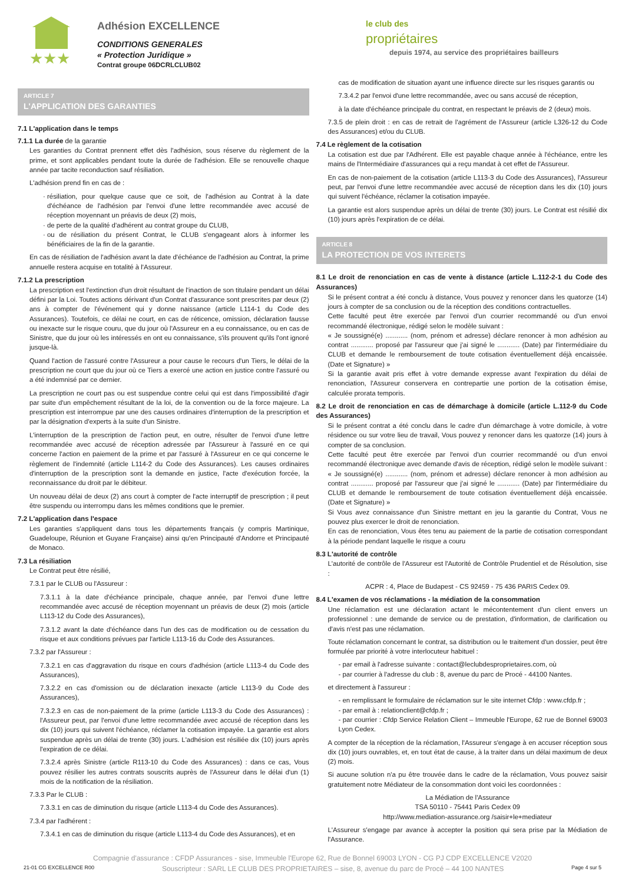★★★
Adhésion EXCELLENCE
CONDITIONS GENERALES
« Protection Juridique »
Contrat groupe 06DCRLCLUB02
le club des
propriétaires
depuis 1974, au service des propriétaires bailleurs
ARTICLE 7
L'APPLICATION DES GARANTIES
7.1 L'application dans le temps
7.1.1 La durée de la garantie
Les garanties du Contrat prennent effet dès l'adhésion, sous réserve du règlement de la prime, et sont applicables pendant toute la durée de l'adhésion. Elle se renouvelle chaque année par tacite reconduction sauf résiliation.
L'adhésion prend fin en cas de :
résiliation, pour quelque cause que ce soit, de l'adhésion au Contrat à la date d'échéance de l'adhésion par l'envoi d'une lettre recommandée avec accusé de réception moyennant un préavis de deux (2) mois,
de perte de la qualité d'adhérent au contrat groupe du CLUB,
ou de résiliation du présent Contrat, le CLUB s'engageant alors à informer les bénéficiaires de la fin de la garantie.
En cas de résiliation de l'adhésion avant la date d'échéance de l'adhésion au Contrat, la prime annuelle restera acquise en totalité à l'Assureur.
7.1.2 La prescription
La prescription est l'extinction d'un droit résultant de l'inaction de son titulaire pendant un délai défini par la Loi. Toutes actions dérivant d'un Contrat d'assurance sont prescrites par deux (2) ans à compter de l'événement qui y donne naissance (article L114-1 du Code des Assurances). Toutefois, ce délai ne court, en cas de réticence, omission, déclaration fausse ou inexacte sur le risque couru, que du jour où l'Assureur en a eu connaissance, ou en cas de Sinistre, que du jour où les intéressés en ont eu connaissance, s'ils prouvent qu'ils l'ont ignoré jusque-là.
Quand l'action de l'assuré contre l'Assureur a pour cause le recours d'un Tiers, le délai de la prescription ne court que du jour où ce Tiers a exercé une action en justice contre l'assuré ou a été indemnisé par ce dernier.
La prescription ne court pas ou est suspendue contre celui qui est dans l'impossibilité d'agir par suite d'un empêchement résultant de la loi, de la convention ou de la force majeure. La prescription est interrompue par une des causes ordinaires d'interruption de la prescription et par la désignation d'experts à la suite d'un Sinistre.
L'interruption de la prescription de l'action peut, en outre, résulter de l'envoi d'une lettre recommandée avec accusé de réception adressée par l'Assureur à l'assuré en ce qui concerne l'action en paiement de la prime et par l'assuré à l'Assureur en ce qui concerne le règlement de l'indemnité (article L114-2 du Code des Assurances). Les causes ordinaires d'interruption de la prescription sont la demande en justice, l'acte d'exécution forcée, la reconnaissance du droit par le débiteur.
Un nouveau délai de deux (2) ans court à compter de l'acte interruptif de prescription ; il peut être suspendu ou interrompu dans les mêmes conditions que le premier.
7.2 L'application dans l'espace
Les garanties s'appliquent dans tous les départements français (y compris Martinique, Guadeloupe, Réunion et Guyane Française) ainsi qu'en Principauté d'Andorre et Principauté de Monaco.
7.3 La résiliation
Le Contrat peut être résilié,
7.3.1 par le CLUB ou l'Assureur :
7.3.1.1 à la date d'échéance principale, chaque année, par l'envoi d'une lettre recommandée avec accusé de réception moyennant un préavis de deux (2) mois (article L113-12 du Code des Assurances),
7.3.1.2 avant la date d'échéance dans l'un des cas de modification ou de cessation du risque et aux conditions prévues par l'article L113-16 du Code des Assurances.
7.3.2 par l'Assureur :
7.3.2.1 en cas d'aggravation du risque en cours d'adhésion (article L113-4 du Code des Assurances),
7.3.2.2 en cas d'omission ou de déclaration inexacte (article L113-9 du Code des Assurances),
7.3.2.3 en cas de non-paiement de la prime (article L113-3 du Code des Assurances) : l'Assureur peut, par l'envoi d'une lettre recommandée avec accusé de réception dans les dix (10) jours qui suivent l'échéance, réclamer la cotisation impayée. La garantie est alors suspendue après un délai de trente (30) jours. L'adhésion est résiliée dix (10) jours après l'expiration de ce délai.
7.3.2.4 après Sinistre (article R113-10 du Code des Assurances) : dans ce cas, Vous pouvez résilier les autres contrats souscrits auprès de l'Assureur dans le délai d'un (1) mois de la notification de la résiliation.
7.3.3 Par le CLUB :
7.3.3.1 en cas de diminution du risque (article L113-4 du Code des Assurances).
7.3.4 par l'adhérent :
7.3.4.1 en cas de diminution du risque (article L113-4 du Code des Assurances), et en
cas de modification de situation ayant une influence directe sur les risques garantis ou
7.3.4.2 par l'envoi d'une lettre recommandée, avec ou sans accusé de réception,
à la date d'échéance principale du contrat, en respectant le préavis de 2 (deux) mois.
7.3.5 de plein droit : en cas de retrait de l'agrément de l'Assureur (article L326-12 du Code des Assurances) et/ou du CLUB.
7.4 Le règlement de la cotisation
La cotisation est due par l'Adhérent. Elle est payable chaque année à l'échéance, entre les mains de l'Intermédiaire d'assurances qui a reçu mandat à cet effet de l'Assureur.
En cas de non-paiement de la cotisation (article L113-3 du Code des Assurances), l'Assureur peut, par l'envoi d'une lettre recommandée avec accusé de réception dans les dix (10) jours qui suivent l'échéance, réclamer la cotisation impayée.
La garantie est alors suspendue après un délai de trente (30) jours. Le Contrat est résilié dix (10) jours après l'expiration de ce délai.
ARTICLE 8
LA PROTECTION DE VOS INTERETS
8.1 Le droit de renonciation en cas de vente à distance (article L.112-2-1 du Code des Assurances)
Si le présent contrat a été conclu à distance, Vous pouvez y renoncer dans les quatorze (14) jours à compter de sa conclusion ou de la réception des conditions contractuelles.
Cette faculté peut être exercée par l'envoi d'un courrier recommandé ou d'un envoi recommandé électronique, rédigé selon le modèle suivant :
« Je soussigné(e) ............ (nom, prénom et adresse) déclare renoncer à mon adhésion au contrat ............ proposé par l'assureur que j'ai signé le ............ (Date) par l'intermédiaire du CLUB et demande le remboursement de toute cotisation éventuellement déjà encaissée. (Date et Signature) »
Si la garantie avait pris effet à votre demande expresse avant l'expiration du délai de renonciation, l'Assureur conservera en contrepartie une portion de la cotisation émise, calculée prorata temporis.
8.2 Le droit de renonciation en cas de démarchage à domicile (article L.112-9 du Code des Assurances)
Si le présent contrat a été conclu dans le cadre d'un démarchage à votre domicile, à votre résidence ou sur votre lieu de travail, Vous pouvez y renoncer dans les quatorze (14) jours à compter de sa conclusion.
Cette faculté peut être exercée par l'envoi d'un courrier recommandé ou d'un envoi recommandé électronique avec demande d'avis de réception, rédigé selon le modèle suivant :
« Je soussigné(e) ............ (nom, prénom et adresse) déclare renoncer à mon adhésion au contrat ............ proposé par l'assureur que j'ai signé le ............ (Date) par l'intermédiaire du CLUB et demande le remboursement de toute cotisation éventuellement déjà encaissée. (Date et Signature) »
Si Vous avez connaissance d'un Sinistre mettant en jeu la garantie du Contrat, Vous ne pouvez plus exercer le droit de renonciation.
En cas de renonciation, Vous êtes tenu au paiement de la partie de cotisation correspondant à la période pendant laquelle le risque a couru
8.3 L'autorité de contrôle
L'autorité de contrôle de l'Assureur est l'Autorité de Contrôle Prudentiel et de Résolution, sise :
ACPR : 4, Place de Budapest - CS 92459 - 75 436 PARIS Cedex 09.
8.4 L'examen de vos réclamations - la médiation de la consommation
Une réclamation est une déclaration actant le mécontentement d'un client envers un professionnel : une demande de service ou de prestation, d'information, de clarification ou d'avis n'est pas une réclamation.
Toute réclamation concernant le contrat, sa distribution ou le traitement d'un dossier, peut être formulée par priorité à votre interlocuteur habituel :
- par email à l'adresse suivante : contact@leclubdesproprietaires.com, où
- par courrier à l'adresse du club : 8, avenue du parc de Procé - 44100 Nantes.
et directement à l'assureur :
- en remplissant le formulaire de réclamation sur le site internet Cfdp : www.cfdp.fr ;
- par email à : relationclient@cfdp.fr ;
- par courrier : Cfdp Service Relation Client – Immeuble l'Europe, 62 rue de Bonnel 69003 Lyon Cedex.
A compter de la réception de la réclamation, l'Assureur s'engage à en accuser réception sous dix (10) jours ouvrables, et, en tout état de cause, à la traiter dans un délai maximum de deux (2) mois.
Si aucune solution n'a pu être trouvée dans le cadre de la réclamation, Vous pouvez saisir gratuitement notre Médiateur de la consommation dont voici les coordonnées :
La Médiation de l'Assurance
TSA 50110 - 75441 Paris Cedex 09
http://www.mediation-assurance.org /saisir+le+mediateur
L'Assureur s'engage par avance à accepter la position qui sera prise par la Médiation de l'Assurance.
Compagnie d'assurance : CFDP Assurances - sise, Immeuble l'Europe 62, Rue de Bonnel 69003 LYON - CG PJ CDP EXCELLENCE V2020
21-01 CG EXCELLENCE R00 Souscripteur : SARL LE CLUB DES PROPRIETAIRES – sise, 8, avenue du parc de Procé – 44 100 NANTES Page 4 sur 5